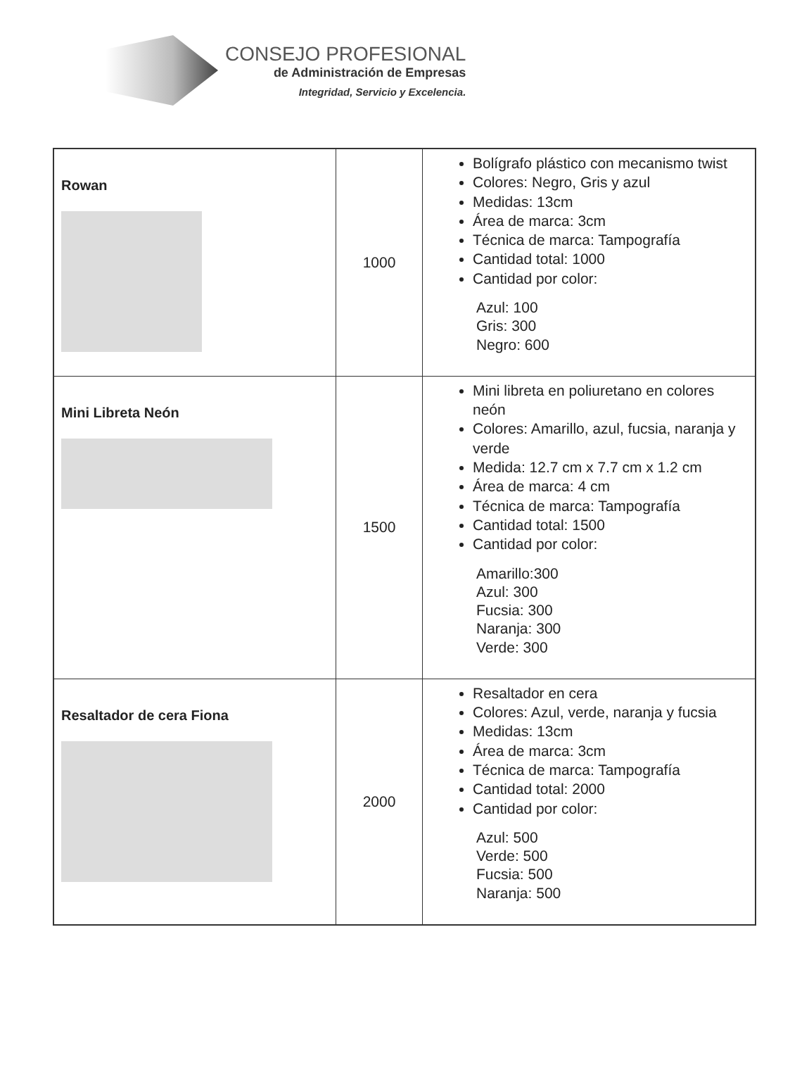CONSEJO PROFESIONAL
de Administración de Empresas
Integridad, Servicio y Excelencia.
| Rowan | 1000 | Bolígrafo plástico con mecanismo twist Colores: Negro, Gris y azul Medidas: 13cm Área de marca: 3cm Técnica de marca: Tampografía Cantidad total: 1000 Cantidad por color: Azul: 100 Gris: 300 Negro: 600 |
| Mini Libreta Neón | 1500 | Mini libreta en poliuretano en colores neón Colores: Amarillo, azul, fucsia, naranja y verde Medida: 12.7 cm x 7.7 cm x 1.2 cm Área de marca: 4 cm Técnica de marca: Tampografía Cantidad total: 1500 Cantidad por color: Amarillo:300 Azul: 300 Fucsia: 300 Naranja: 300 Verde: 300 |
| Resaltador de cera Fiona | 2000 | Resaltador en cera Colores: Azul, verde, naranja y fucsia Medidas: 13cm Área de marca: 3cm Técnica de marca: Tampografía Cantidad total: 2000 Cantidad por color: Azul: 500 Verde: 500 Fucsia: 500 Naranja: 500 |